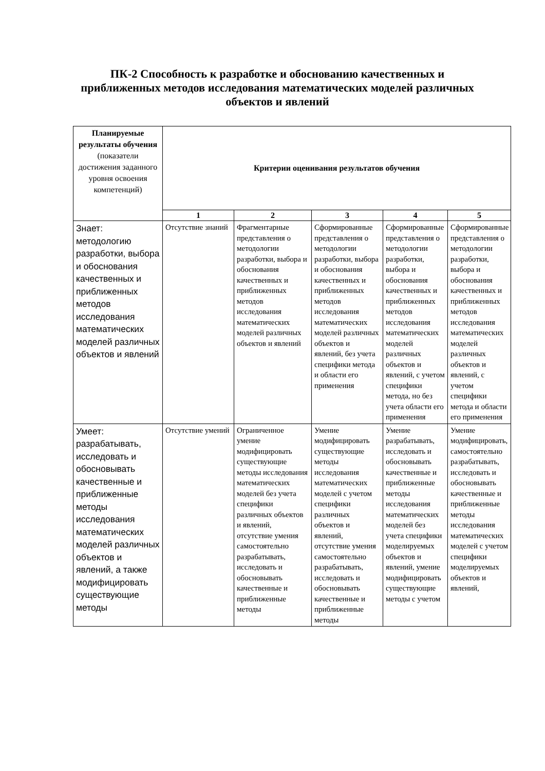ПК-2 Способность к разработке и обоснованию качественных и приближенных методов исследования математических моделей различных объектов и явлений
| Планируемые результаты обучения (показатели достижения заданного уровня освоения компетенций) | Критерии оценивания результатов обучения | | | | |
| --- | --- | --- | --- | --- | --- |
| | 1 | 2 | 3 | 4 | 5 |
| Знает: методологию разработки, выбора и обоснования качественных и приближенных методов исследования математических моделей различных объектов и явлений | Отсутствие знаний | Фрагментарные представления о методологии разработки, выбора и обоснования качественных и приближенных методов исследования математических моделей различных объектов и явлений | Сформированные представления о методологии разработки, выбора и обоснования качественных и приближенных методов исследования математических моделей различных объектов и явлений, без учета специфики метода и области его применения | Сформированные представления о методологии разработки, выбора и обоснования качественных и приближенных методов исследования математических моделей различных объектов и явлений, с учетом специфики метода, но без учета области его применения | Сформированные представления о методологии разработки, выбора и обоснования качественных и приближенных методов исследования математических моделей различных объектов и явлений, с учетом специфики метода и области его применения |
| Умеет: разрабатывать, исследовать и обосновывать качественные и приближенные методы исследования математических моделей различных объектов и явлений, а также модифицировать существующие методы | Отсутствие умений | Ограниченное умение модифицировать существующие методы исследования математических моделей без учета специфики различных объектов и явлений, отсутствие умения самостоятельно разрабатывать, исследовать и обосновывать качественные и приближенные методы | Умение модифицировать существующие методы исследования математических моделей с учетом специфики различных объектов и явлений, отсутствие умения самостоятельно разрабатывать, исследовать и обосновывать качественные и приближенные методы | Умение разрабатывать, исследовать и обосновывать качественные и приближенные методы исследования математических моделей без учета специфики моделируемых объектов и явлений, умение модифицировать существующие методы с учетом | Умение модифицировать, самостоятельно разрабатывать, исследовать и обосновывать качественные и приближенные методы исследования математических моделей с учетом специфики моделируемых объектов и явлений, |